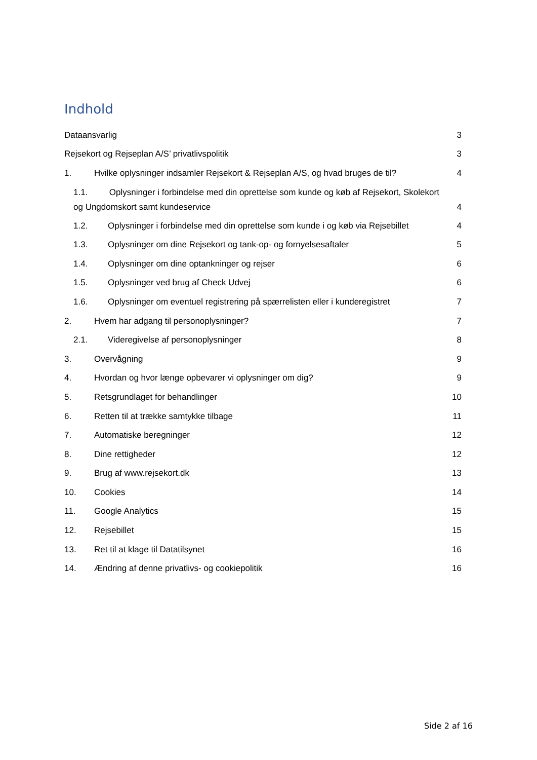Indhold
Dataansvarlig 3
Rejsekort og Rejseplan A/S’ privatlivspolitik 3
1. Hvilke oplysninger indsamler Rejsekort & Rejseplan A/S, og hvad bruges de til? 4
1.1. Oplysninger i forbindelse med din oprettelse som kunde og køb af Rejsekort, Skolekort
og Ungdomskort samt kundeservice 4
1.2. Oplysninger i forbindelse med din oprettelse som kunde i og køb via Rejsebillet 4
1.3. Oplysninger om dine Rejsekort og tank-op- og fornyelsesaftaler 5
1.4. Oplysninger om dine optankninger og rejser 6
1.5. Oplysninger ved brug af Check Udvej 6
1.6. Oplysninger om eventuel registrering på spærrelisten eller i kunderegistret 7
2. Hvem har adgang til personoplysninger? 7
2.1. Videregivelse af personoplysninger 8
3. Overvågning 9
4. Hvordan og hvor længe opbevarer vi oplysninger om dig? 9
5. Retsgrundlaget for behandlinger 10
6. Retten til at trække samtykke tilbage 11
7. Automatiske beregninger 12
8. Dine rettigheder 12
9. Brug af www.rejsekort.dk 13
10. Cookies 14
11. Google Analytics 15
12. Rejsebillet 15
13. Ret til at klage til Datatilsynet 16
14. Ændring af denne privatlivs- og cookiepolitik 16
Side 2 af 16